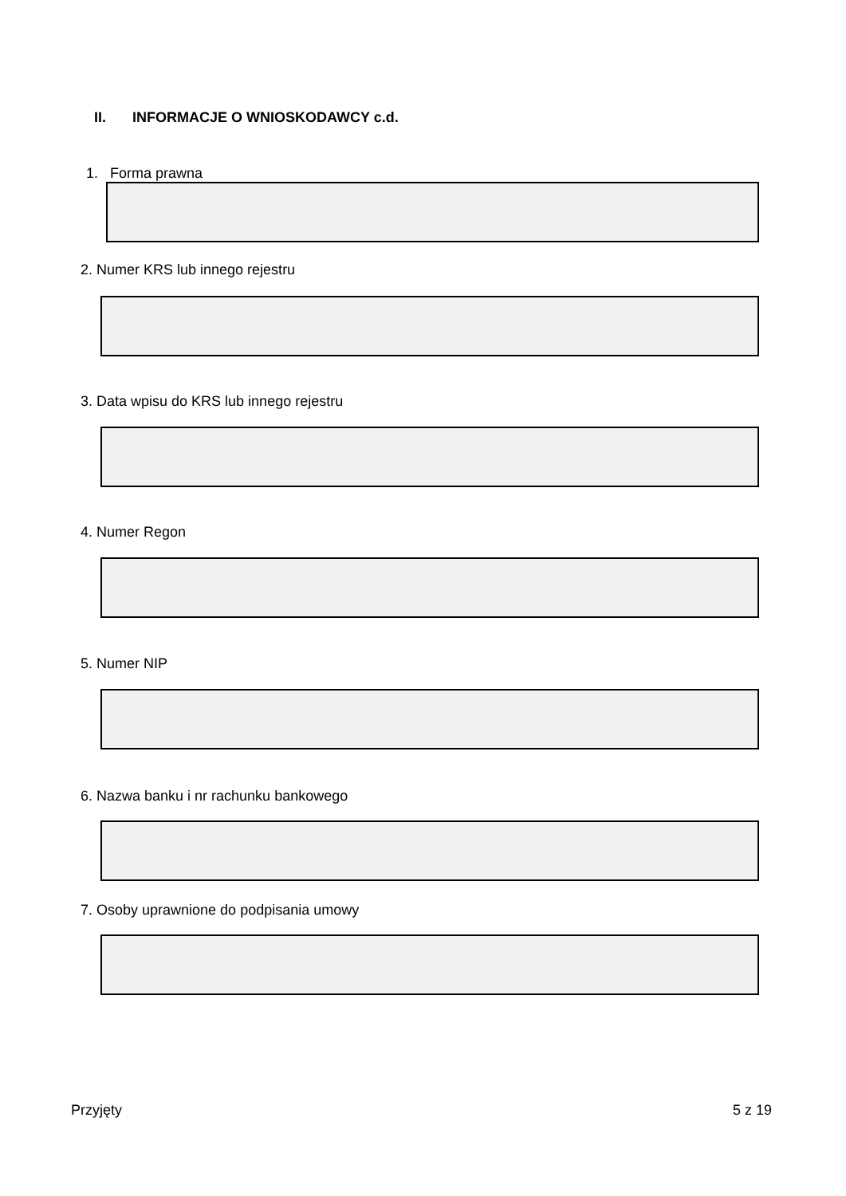II. INFORMACJE O WNIOSKODAWCY c.d.
1. Forma prawna
2. Numer KRS lub innego rejestru
3. Data wpisu do KRS lub innego rejestru
4. Numer Regon
5. Numer NIP
6. Nazwa banku i nr rachunku bankowego
7. Osoby uprawnione do podpisania umowy
Przyjęty 5 z 19